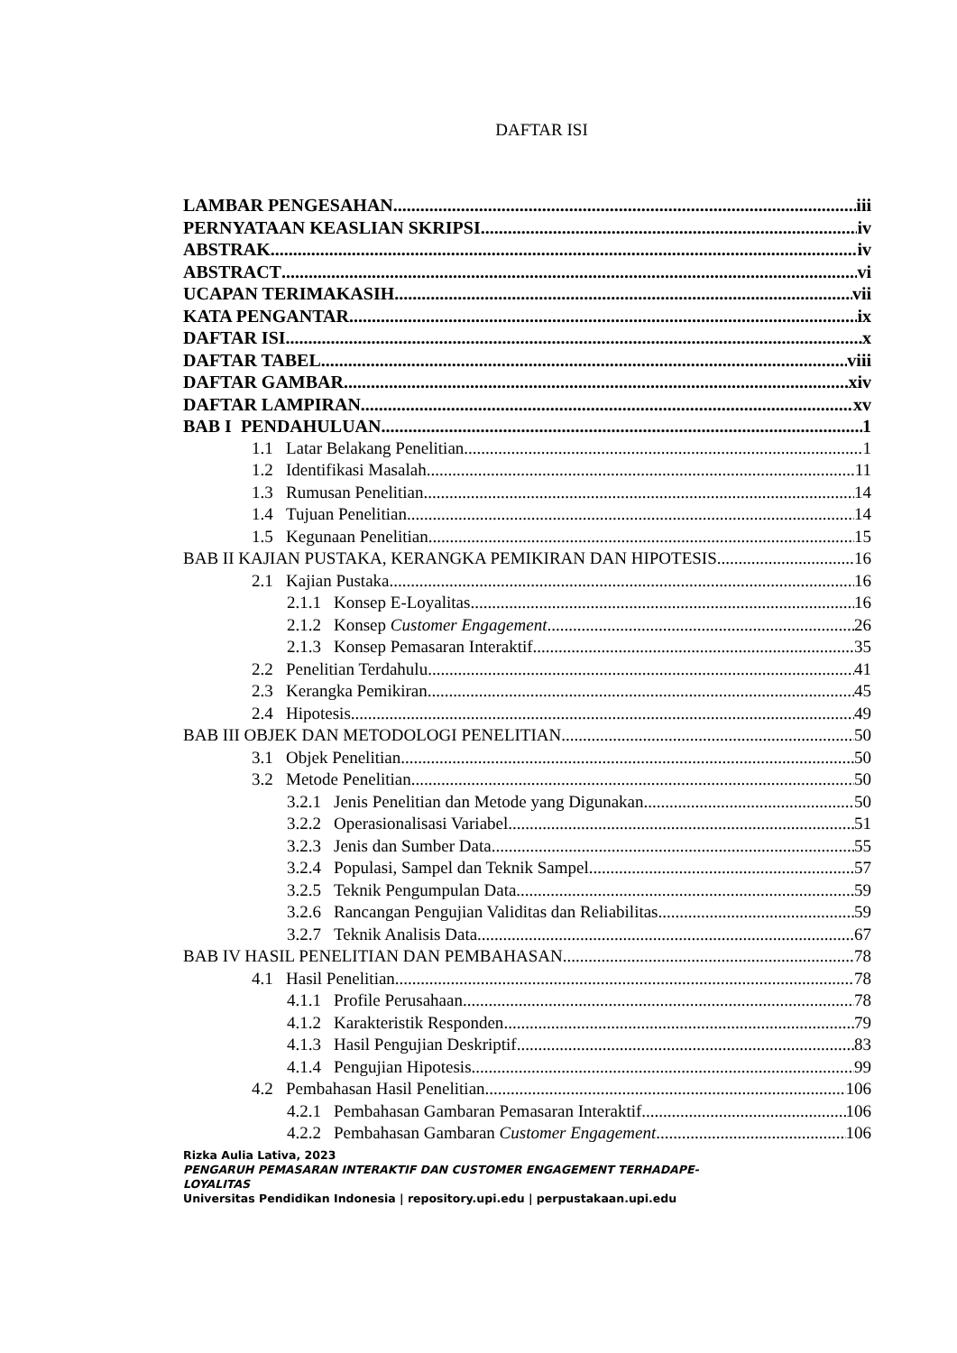DAFTAR ISI
LAMBAR PENGESAHAN iii
PERNYATAAN KEASLIAN SKRIPSI iv
ABSTRAK iv
ABSTRACT vi
UCAPAN TERIMAKASIH vii
KATA PENGANTAR ix
DAFTAR ISI x
DAFTAR TABEL viii
DAFTAR GAMBAR xiv
DAFTAR LAMPIRAN xv
BAB I PENDAHULUAN 1
1.1 Latar Belakang Penelitian 1
1.2 Identifikasi Masalah 11
1.3 Rumusan Penelitian 14
1.4 Tujuan Penelitian 14
1.5 Kegunaan Penelitian 15
BAB II KAJIAN PUSTAKA, KERANGKA PEMIKIRAN DAN HIPOTESIS 16
2.1 Kajian Pustaka 16
2.1.1 Konsep E-Loyalitas 16
2.1.2 Konsep Customer Engagement 26
2.1.3 Konsep Pemasaran Interaktif 35
2.2 Penelitian Terdahulu 41
2.3 Kerangka Pemikiran 45
2.4 Hipotesis 49
BAB III OBJEK DAN METODOLOGI PENELITIAN 50
3.1 Objek Penelitian 50
3.2 Metode Penelitian 50
3.2.1 Jenis Penelitian dan Metode yang Digunakan 50
3.2.2 Operasionalisasi Variabel 51
3.2.3 Jenis dan Sumber Data 55
3.2.4 Populasi, Sampel dan Teknik Sampel 57
3.2.5 Teknik Pengumpulan Data 59
3.2.6 Rancangan Pengujian Validitas dan Reliabilitas 59
3.2.7 Teknik Analisis Data 67
BAB IV HASIL PENELITIAN DAN PEMBAHASAN 78
4.1 Hasil Penelitian 78
4.1.1 Profile Perusahaan 78
4.1.2 Karakteristik Responden 79
4.1.3 Hasil Pengujian Deskriptif 83
4.1.4 Pengujian Hipotesis 99
4.2 Pembahasan Hasil Penelitian 106
4.2.1 Pembahasan Gambaran Pemasaran Interaktif 106
4.2.2 Pembahasan Gambaran Customer Engagement 106
Rizka Aulia Lativa, 2023
PENGARUH PEMASARAN INTERAKTIF DAN CUSTOMER ENGAGEMENT TERHADAPE-LOYALITAS
Universitas Pendidikan Indonesia | repository.upi.edu | perpustakaan.upi.edu